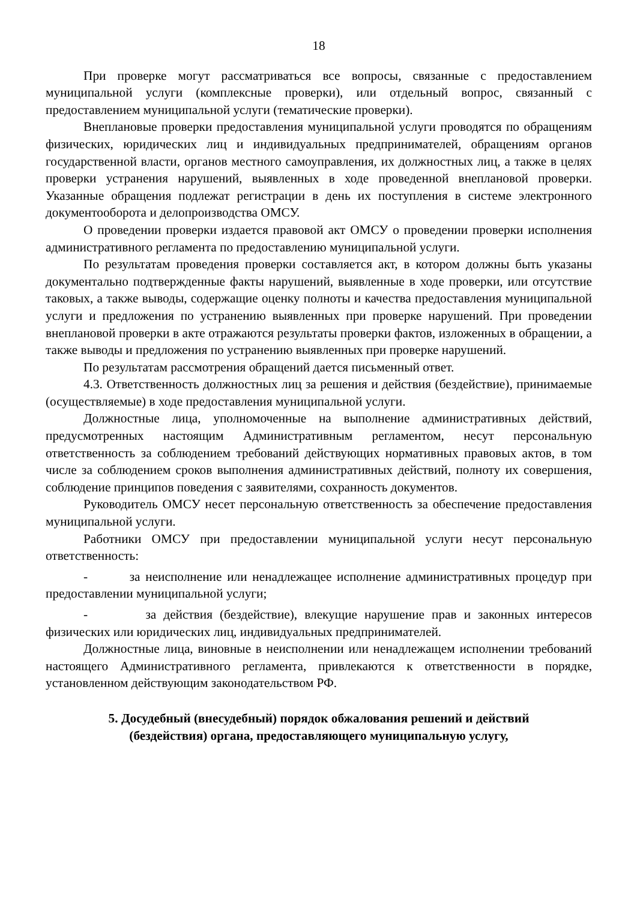18
При проверке могут рассматриваться все вопросы, связанные с предоставлением муниципальной услуги (комплексные проверки), или отдельный вопрос, связанный с предоставлением муниципальной услуги (тематические проверки).
Внеплановые проверки предоставления муниципальной услуги проводятся по обращениям физических, юридических лиц и индивидуальных предпринимателей, обращениям органов государственной власти, органов местного самоуправления, их должностных лиц, а также в целях проверки устранения нарушений, выявленных в ходе проведенной внеплановой проверки. Указанные обращения подлежат регистрации в день их поступления в системе электронного документооборота и делопроизводства ОМСУ.
О проведении проверки издается правовой акт ОМСУ о проведении проверки исполнения административного регламента по предоставлению муниципальной услуги.
По результатам проведения проверки составляется акт, в котором должны быть указаны документально подтвержденные факты нарушений, выявленные в ходе проверки, или отсутствие таковых, а также выводы, содержащие оценку полноты и качества предоставления муниципальной услуги и предложения по устранению выявленных при проверке нарушений. При проведении внеплановой проверки в акте отражаются результаты проверки фактов, изложенных в обращении, а также выводы и предложения по устранению выявленных при проверке нарушений.
По результатам рассмотрения обращений дается письменный ответ.
4.3. Ответственность должностных лиц за решения и действия (бездействие), принимаемые (осуществляемые) в ходе предоставления муниципальной услуги.
Должностные лица, уполномоченные на выполнение административных действий, предусмотренных настоящим Административным регламентом, несут персональную ответственность за соблюдением требований действующих нормативных правовых актов, в том числе за соблюдением сроков выполнения административных действий, полноту их совершения, соблюдение принципов поведения с заявителями, сохранность документов.
Руководитель ОМСУ несет персональную ответственность за обеспечение предоставления муниципальной услуги.
Работники ОМСУ при предоставлении муниципальной услуги несут персональную ответственность:
- за неисполнение или ненадлежащее исполнение административных процедур при предоставлении муниципальной услуги;
- за действия (бездействие), влекущие нарушение прав и законных интересов физических или юридических лиц, индивидуальных предпринимателей.
Должностные лица, виновные в неисполнении или ненадлежащем исполнении требований настоящего Административного регламента, привлекаются к ответственности в порядке, установленном действующим законодательством РФ.
5. Досудебный (внесудебный) порядок обжалования решений и действий (бездействия) органа, предоставляющего муниципальную услугу,